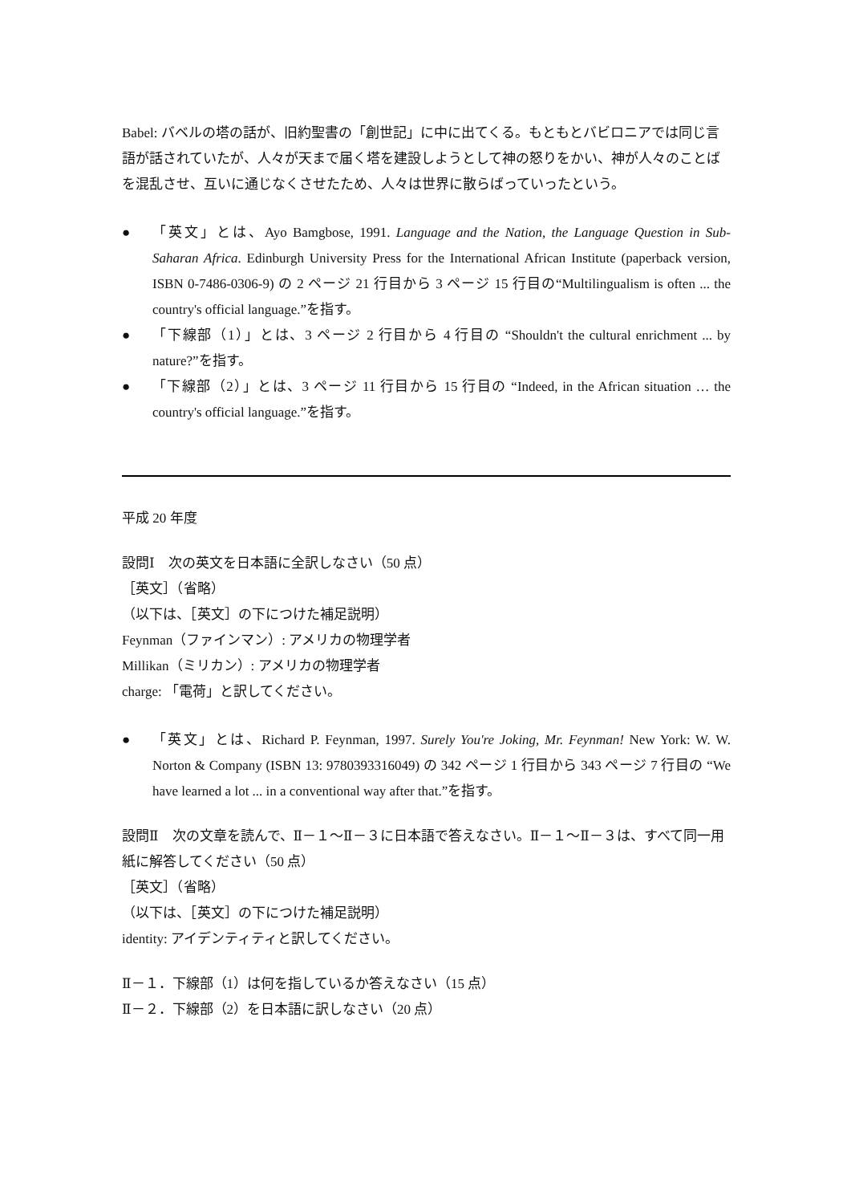Babel: バベルの塔の話が、旧約聖書の「創世記」に中に出てくる。もともとバビロニアでは同じ言語が話されていたが、人々が天まで届く塔を建設しようとして神の怒りをかい、神が人々のことばを混乱させ、互いに通じなくさせたため、人々は世界に散らばっていったという。
● 「英文」とは、Ayo Bamgbose, 1991. Language and the Nation, the Language Question in Sub-Saharan Africa. Edinburgh University Press for the International African Institute (paperback version, ISBN 0-7486-0306-9) の 2 ページ 21 行目から 3 ページ 15 行目の“Multilingualism is often ... the country's official language.”を指す。
● 「下線部（1）」とは、3 ページ 2 行目から 4 行目の “Shouldn't the cultural enrichment ... by nature?”を指す。
● 「下線部（2）」とは、3 ページ 11 行目から 15 行目の “Indeed, in the African situation … the country's official language.”を指す。
平成 20 年度
設問Ⅰ　次の英文を日本語に全訳しなさい（50 点）
［英文］（省略）
（以下は、［英文］の下につけた補足説明）
Feynman（ファインマン）: アメリカの物理学者
Millikan（ミリカン）: アメリカの物理学者
charge: 「電荷」と訳してください。
● 「英文」とは、Richard P. Feynman, 1997. Surely You're Joking, Mr. Feynman! New York: W. W. Norton & Company (ISBN 13: 9780393316049) の 342 ページ 1 行目から 343 ページ 7 行目の “We have learned a lot ... in a conventional way after that.”を指す。
設問Ⅱ　次の文章を読んで、Ⅱ－１～Ⅱ－３に日本語で答えなさい。Ⅱ－１～Ⅱ－３は、すべて同一用紙に解答してください（50 点）
［英文］（省略）
（以下は、［英文］の下につけた補足説明）
identity: アイデンティティと訳してください。
Ⅱ－１．下線部（1）は何を指しているか答えなさい（15 点）
Ⅱ－２．下線部（2）を日本語に訳しなさい（20 点）